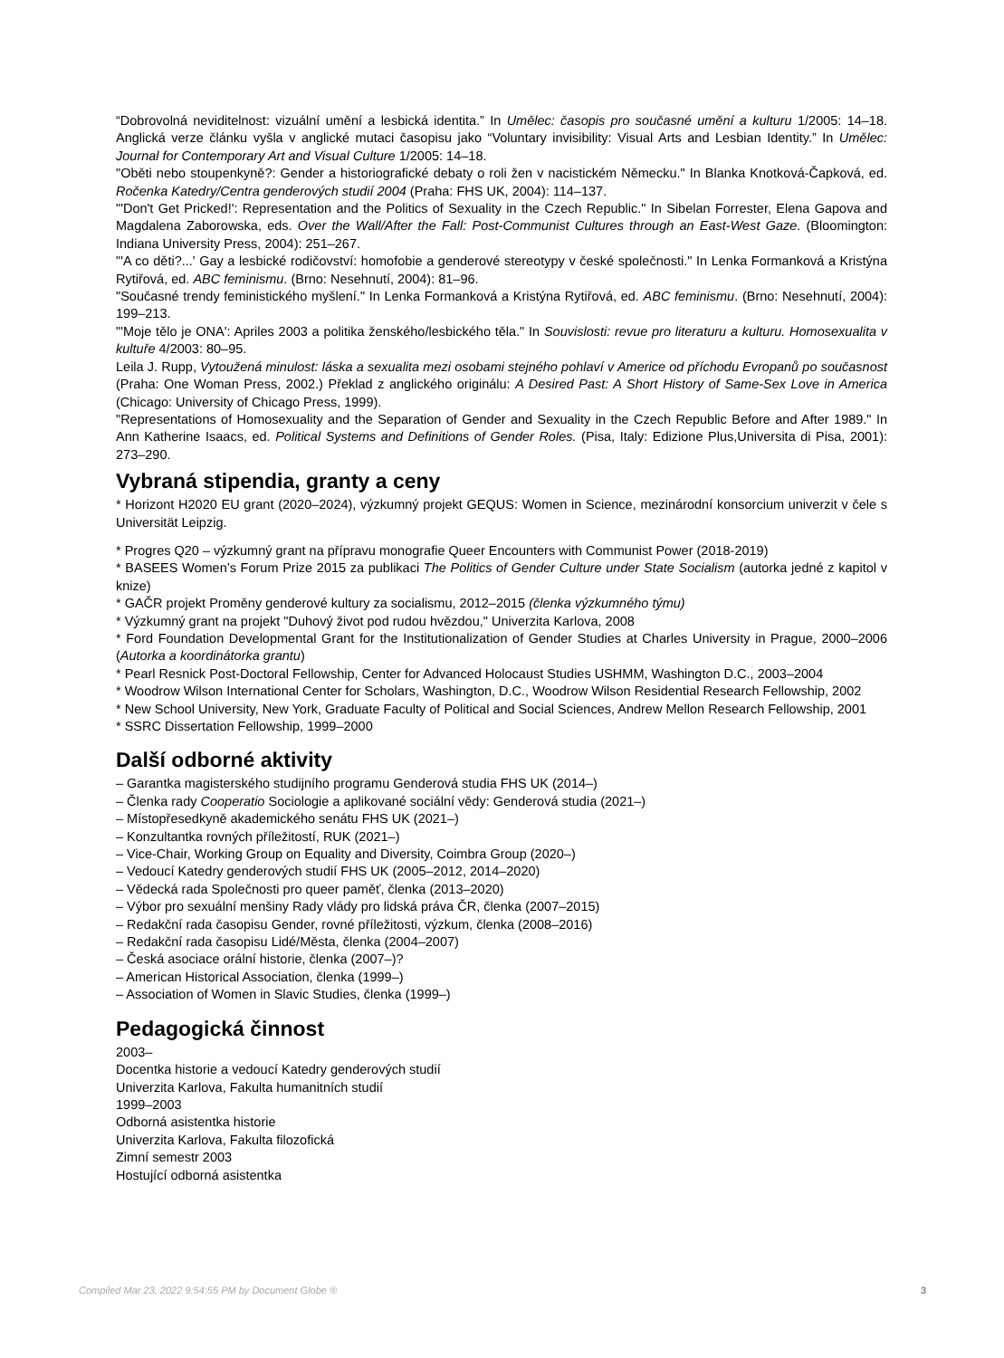“Dobrovolná neviditelnost: vizuální umění a lesbická identita.” In Umělec: časopis pro současné umění a kulturu 1/2005: 14–18. Anglická verze článku vyšla v anglické mutaci časopisu jako “Voluntary invisibility: Visual Arts and Lesbian Identity.” In Umělec: Journal for Contemporary Art and Visual Culture 1/2005: 14–18.
"Oběti nebo stoupenkyně?: Gender a historiografické debaty o roli žen v nacistickém Německu." In Blanka Knotková-Čapková, ed. Ročenka Katedry/Centra genderových studií 2004 (Praha: FHS UK, 2004): 114–137.
"'Don't Get Pricked!': Representation and the Politics of Sexuality in the Czech Republic." In Sibelan Forrester, Elena Gapova and Magdalena Zaborowska, eds. Over the Wall/After the Fall: Post-Communist Cultures through an East-West Gaze. (Bloomington: Indiana University Press, 2004): 251–267.
"'A co děti?...' Gay a lesbické rodičovství: homofobie a genderové stereotypy v české společnosti." In Lenka Formanková a Kristýna Rytiřová, ed. ABC feminismu. (Brno: Nesehnutí, 2004): 81–96.
"Současné trendy feministického myšlení." In Lenka Formanková a Kristýna Rytiřová, ed. ABC feminismu. (Brno: Nesehnutí, 2004): 199–213.
"'Moje tělo je ONA': Apriles 2003 a politika ženského/lesbického těla." In Souvislosti: revue pro literaturu a kulturu. Homosexualita v kultuře 4/2003: 80–95.
Leila J. Rupp, Vytoužená minulost: láska a sexualita mezi osobami stejného pohlaví v Americe od příchodu Evropanů po současnost (Praha: One Woman Press, 2002.) Překlad z anglického originálu: A Desired Past: A Short History of Same-Sex Love in America (Chicago: University of Chicago Press, 1999).
"Representations of Homosexuality and the Separation of Gender and Sexuality in the Czech Republic Before and After 1989." In Ann Katherine Isaacs, ed. Political Systems and Definitions of Gender Roles. (Pisa, Italy: Edizione Plus,Universita di Pisa, 2001): 273–290.
Vybraná stipendia, granty a ceny
* Horizont H2020 EU grant (2020–2024), výzkumný projekt GEQUS: Women in Science, mezinárodní konsorcium univerzit v čele s Universität Leipzig.
* Progres Q20 – výzkumný grant na přípravu monografie Queer Encounters with Communist Power (2018-2019)
* BASEES Women’s Forum Prize 2015 za publikaci The Politics of Gender Culture under State Socialism (autorka jedné z kapitol v knize)
* GAČR projekt Proměny genderové kultury za socialismu, 2012–2015 (členka výzkumného týmu)
* Výzkumný grant na projekt "Duhový život pod rudou hvězdou," Univerzita Karlova, 2008
* Ford Foundation Developmental Grant for the Institutionalization of Gender Studies at Charles University in Prague, 2000–2006 (Autorka a koordinátorka grantu)
* Pearl Resnick Post-Doctoral Fellowship, Center for Advanced Holocaust Studies USHMM, Washington D.C., 2003–2004
* Woodrow Wilson International Center for Scholars, Washington, D.C., Woodrow Wilson Residential Research Fellowship, 2002
* New School University, New York, Graduate Faculty of Political and Social Sciences, Andrew Mellon Research Fellowship, 2001
* SSRC Dissertation Fellowship, 1999–2000
Další odborné aktivity
– Garantka magisterského studijního programu Genderová studia FHS UK (2014–)
– Členka rady Cooperatio Sociologie a aplikované sociální vědy: Genderová studia (2021–)
– Místopřesedkyně akademického senátu FHS UK (2021–)
– Konzultantka rovných příležitostí, RUK (2021–)
– Vice-Chair, Working Group on Equality and Diversity, Coimbra Group (2020–)
– Vedoucí Katedry genderových studií FHS UK (2005–2012, 2014–2020)
– Vědecká rada Společnosti pro queer paměť, členka (2013–2020)
– Výbor pro sexuální menšiny Rady vlády pro lidská práva ČR, členka (2007–2015)
– Redakční rada časopisu Gender, rovné příležitosti, výzkum, členka (2008–2016)
– Redakční rada časopisu Lidé/Města, členka (2004–2007)
– Česká asociace orální historie, členka (2007–)?
– American Historical Association, členka (1999–)
– Association of Women in Slavic Studies, členka (1999–)
Pedagogická činnost
2003–
Docentka historie a vedoucí Katedry genderových studií
Univerzita Karlova, Fakulta humanitních studií
1999–2003
Odborná asistentka historie
Univerzita Karlova, Fakulta filozofická
Zimní semestr 2003
Hostující odborná asistentka
Compiled Mar 23, 2022 9:54:55 PM by Document Globe ® 3